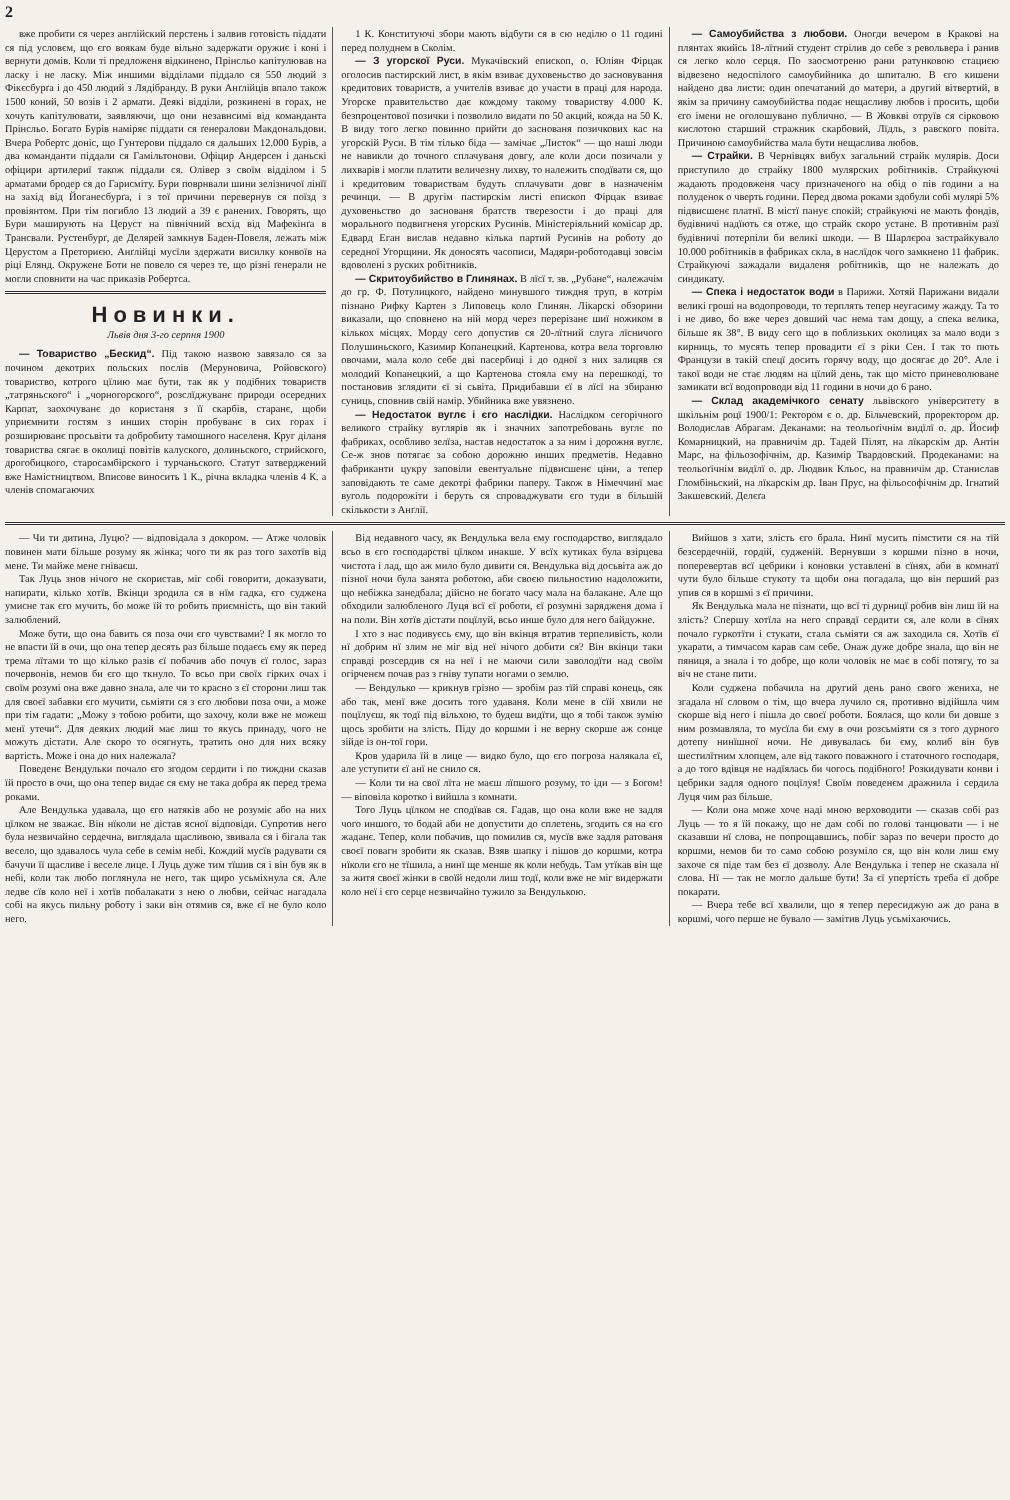2
вже пробити ся через англійский перстень і залвив готовість піддати ся під условєм, що єго воякам буде вільно задержати оружиє і коні і вернути домів. Коли ті предложеня відкинено, Прінсльо капітулював на ласку і не ласку. Між иншими відділами піддало ся 550 людий з Фікєсбурґа і до 450 людий з Лядібранду. В руки Анґлійців впало також 1500 коний, 50 возів і 2 армати. Деякі відділи, розкинені в горах, не хочуть капітулювати, заявляючи, що они незавнсимі від команданта Прінсльо. Богато Бурів наміряє піддати ся ґенералови Макдональдови. Вчера Робертс доніс, що Гунтерови піддало ся дальших 12.000 Бурів, а два команданти піддали ся Гамільтонови. Офіцир Андерсен і даньскі офіцири артилериї також піддали ся. Олівер з своїм відділом і 5 арматами бродер ся до Гарисміту. Бури поврнвали шини зелізничої лінїї на захід від Йоганесбурґа, і з тої причини перевернув ся поїзд з провіянтом. При тім погибло 13 людий а 39 є ранених. Говорять, що Бури маширують на Церуст на північний всхід від Мафекінґа в Трансвали. Рустенбурґ, де Делярей замкнув Баден-Повеля, лежать між Церустом а Преториєю. Анґлійці мусїли здержати висилку конвоїв на ріці Елянд. Окружене Боти не повело ся через те, що різні ґенерали не могли сповнити на час приказів Робертса.
Новинки.
Львів дня 3-го серпня 1900
— Товариство „Бескид“. Під такою назвою завязало ся за почином декотрих польских послів (Меруновича, Ройовского) товариство, котрого цїлию має бути, так як у подібних товариств „татряньского“ і „чорногорского“, розслїджуванє природи осередних Карпат, заохочуванє до користаня з її скарбів, старанє, щоби уприємнити гостям з инших сторін пробуванє в сих горах і розширюванє просьвіти та добробиту тамошного населеня. Круг діланя товариства сягає в околиці повітів калуского, долиньского, стрийского, дрогобицкого, старосамбірского і турчаньского. Статут затверджений вже Намістництвом. Вписове виносить 1 К., річна вкладка членів 4 К. а членів спомагаючих
1 К. Конституючі збори мають відбути ся в сю неділю о 11 годині перед полуднем в Сколім.
— З угорскої Руси. Мукачівский епископ, о. Юліян Фірцак оголосив пастирский лист, в якім взиває духовеньство до засновування кредитових товариств, а учителів взиває до участи в праці для народа. Угорске правительство дає кождому такому товариству 4.000 К. безпроцентової позички і позволило видати по 50 акций, кожда на 50 К. В виду того легко повинно прийти до заснованя позичкових кас на угорскій Руси. В тім тілько біда — замічає „Листок“ — що наші люди не навикли до точного сплачуваня довгу, але коли доси позичали у лихварів і могли платити величезну лихву, то належить сподївати ся, що і кредитовим товариствам будуть сплачувати довг в назначенім речинци. — В другім пастирскім листі епископ Фірцак взиває духовеньство до заснованя братств тверезости і до праці для морального подвигненя угорских Русинів. Міністеріяльний комісар др. Едвард Еган вислав недавно кілька партий Русинів на роботу до середної Угорщини. Як доносять часописи, Мадяри-роботодавці зовсім вдоволені з руских робітників.
— Скритоубийство в Глинянах. В лїсї т. зв. „Рубане“, належачім до гр. Ф. Потулицкого, найдено минувшого тиждня труп, в котрім пізнано Рифку Картен з Липовець коло Глинян. Лікарскі обзорини виказали, що сповнено на ній морд через перерізанє шиї ножиком в кількох місцях. Морду сего допустив ся 20-лїтний слуга лїсничого Полушиньского, Казимир Копанецкий. Картенова, котра вела торговлю овочами, мала коло себе дві пасербиці і до одної з них залицяв ся молодий Копанецкий, а що Картенова стояла єму на перешкоді, то постановив зглядити єї зі сьвіта. Придибавши єї в лїсї на збираню суниць, сповнив свій намір. Убийника вже увязнено.
— Недостаток вуглє і єго наслідки. Наслідком сегорічного великого страйку вуглярів як і значних запотребовань вуглє по фабриках, особливо зелїза, настав недостаток а за ним і дорожня вуглє. Се-ж знов потягає за собою дорожню инших предметів. Недавно фабриканти цукру заповіли евентуальне підвисшенє ціни, а тепер заповідають те саме декотрі фабрики паперу. Також в Німеччинї має вуголь подорожіти і беруть ся спроваджувати єго туди в більшій скількости з Анґлії.
— Самоубийства з любови. Оногди вечером в Кракові на плянтах якийсь 18-лїтний студент стрілив до себе з револьвера і ранив ся легко коло серця. По заосмотреню рани ратунковою стациєю відвезено недоспілого самоубийника до шпиталю. В єго кишени найдено два листи: один опечатаний до матери, а другий вітвертий, в якім за причину самоубийства подає нещасливу любов і просить, щоби єго імени не оголошувано публично. — В Жовкві отруїв ся сірковою кислотою старший стражник скарбовий, Лїдль, з равского повіта. Причиною самоубийства мала бути нещаслива любов.
— Страйки. В Чернівцях вибух загальний страйк мулярів. Доси приступило до страйку 1800 мулярских робітників. Страйкуючі жадають продовженя часу призначеного на обід о пів години а на полуденок о чверть години. Перед двома роками здобули собі мулярі 5% підвисшенє платнї. В містї панує спокій; страйкуючі не мають фондів, будівничі надїють ся отже, що страйк скоро устане. В противнім разї будівничі потерпіли би великі шкоди. — В Шарлєроа застрайкувало 10.000 робітників в фабриках скла, в наслїдок чого замкнено 11 фабрик. Страйкуючі зажадали видаленя робітників, що не належать до синдикату.
— Спека і недостаток води в Парижи. Хотяй Парижани видали великі гроші на водопроводи, то терплять тепер неугасиму жажду. Та то і не диво, бо вже через довший час нема там дощу, а спека велика, більше як 38°. В виду сего що в поблизьких околицях за мало води з кирниць, то мусять тепер провадити єї з ріки Сен. І так то пють Французи в такій спецї досить горячу воду, що досягає до 20°. Але і такої води не стає людям на цїлий день, так що місто приневолюване замикати всї водопроводи від 11 години в ночи до 6 рано.
— Склад академічкого сенату львівского університету в шкільнім роцї 1900/1: Ректором є о. др. Більчевский, проректором др. Володислав Абрагам. Деканами: на теольоґічнім видїлї о. др. Йосиф Комарницкий, на правничім др. Тадей Пілят, на лїкарскім др. Антін Марс, на фільозофічнім, др. Казимір Твардовский. Продеканами: на теольоґічнім видїлї о. др. Людвик Кльос, на правничім др. Станислав Гломбіньский, на лїкарскім др. Іван Прус, на фільософічнім др. Ігнатий Закшевский. Делєґа
— Чи ти дитина, Луцю? — відповідала з докором. — Атже чоловік повинен мати більше розуму як жінка; чого ти як раз того захотїв від мене. Ти майже мене гніваєш.
Так Луць знов нічого не скористав, міг собі говорити, доказувати, напирати, кілько хотїв. Вкінци зродила ся в нїм гадка, єго суджена умисне так єго мучить, бо може їй то робить приємність, що він такий залюблений.
Може бути, що она бавить ся поза очи єго чувствами? І як могло то не впасти їй в очи, що она тепер десять раз більше подаєсь єму як перед трема лїтами то що кілько разів єї побачив або почув єї голос, зараз почервонів, немов би єго що ткнуло. То всьо при своїх гірких очах і своїм розумі она вже давно знала, але чи то красно з єї сторони лиш так для своєї забавки єго мучити, сьміяти ся з єго любови поза очи, а може при тім гадати: „Можу з тобою робити, що захочу, коли вже не можеш менї утечи“. Для деяких людий має лиш то якусь принаду, чого не можуть дістати. Але скоро то осягнуть, тратить оно для них всяку вартість. Може і она до них належала?
Поведенє Вендульки почало єго згодом сердити і по тиждни сказав їй просто в очи, що она тепер видає ся єму не така добра як перед трема роками.
Але Вендулька удавала, що єго натяків або не розуміє або на них цїлком не зважає. Він нїколи не дістав ясної відповіди. Супротив него була незвичайно сердечна, виглядала щасливою, звивала ся і бігала так весело, що здавалось чула себе в семім небі. Кождий мусїв радувати ся бачучи її щасливе і веселе лице. І Луць дуже тим тїшив ся і він був як в небі, коли так любо поглянула не него, так щиро усьміхнула ся. Але ледве сїв коло неї і хотїв побалакати з нею о любви, сейчас нагадала собі на якусь пильну роботу і заки він отямив ся, вже єї не було коло него.
Від недавного часу, як Вендулька вела єму господарство, виглядало всьо в єго господарстві цїлком инакше. У всїх кутиках була взірцева чистота і лад, що аж мило було дивити ся. Вендулька від досьвіта аж до пізної ночи була занята роботою, аби своєю пильностию надоложити, що небіжка занедбала; дійсно не богато часу мала на балакане. Але що обходили залюбленого Луця всї єї роботи, єї розумні зарядженя дома і на поли. Він хотїв дістати поцїлуй, всьо инше було для него байдужне.
І хто з нас подивуєсь єму, що він вкінця втратив терпеливість, коли нї добрим нї злим не міг від неї нічого добити ся? Він вкінци таки справді розсердив ся на неї і не маючи сили заволодїти над своїм огірченєм почав раз з гніву тупати ногами о землю.
— Вендулько — крикнув грізно — зробім раз тїй справі конець, сяк або так, менї вже досить того удаваня. Коли мене в сїй хвили не поцїлуєш, як тодї під вільхою, то будеш видїти, що я тобі також зумію щось зробити на злість. Піду до коршми і не верну скорше аж сонце зійде із он-тої гори.
Кров ударила їй в лице — видко було, що єго погроза налякала єї, але уступити єї анї не снило ся.
— Коли ти на свої лїта не маєш лїпшого розуму, то іди — з Богом! — віповіла коротко і вийшла з комнати.
Того Луць цїлком не сподївав ся. Гадав, що она коли вже не задля чого иншого, то бодай аби не допустити до сплетень, згодить ся на єго жаданє. Тепер, коли побачив, що помилив ся, мусїв вже задля ратованя своєї повагн зробити як сказав. Взяв шапку і пішов до коршми, котра нїколи єго не тїшила, а нинї ще менше як коли небудь. Там утїкав він ще за житя своєї жінки в своїй недоли лиш тодї, коли вже не міг видержати коло неї і єго серце незвичайно тужило за Вендулькою.
Вийшов з хати, злість єго брала. Нинї мусить пімстити ся на тїй безсердечній, гордій, судженій. Вернувши з коршми пізно в ночи, поперевертав всї цебрики і коновки уставлені в сїнях, аби в комнатї чути було більше стукоту та щоби она погадала, що він перший раз упив ся в коршмі з єї причини.
Як Вендулька мала не пізнати, що всї ті дурницї робив він лиш їй на злість? Спершу хотїла на него справдї сердити ся, але коли в сїнях почало гуркотїти і стукати, стала сьміяти ся аж заходила ся. Хотїв єї укарати, а тимчасом карав сам себе. Онаж дуже добре знала, що він не пяниця, а знала і то добре, що коли чоловік не має в собі потягу, то за віч не стане пити.
Коли суджена побачила на другий день рано свого жениха, не згадала нї словом о тім, що вчера лучило ся, противно відійшла чим скорше від него і пішла до своєї роботи. Боялася, що коли би довше з ним розмавляла, то мусїла би єму в очи розсьміяти ся з того дурного дотепу нинїшної ночи. Не дивувалась би єму, колиб він був шестилїтним хлопцем, але від такого поважного і статочного господаря, а до того вдівця не надїялась би чогось подібного! Розкидувати конви і цебрики задля одного поцїлуя! Своїм поведенєм дражнила і сердила Луця чим раз більше.
— Коли она може хоче наді мною верховодити — сказав собі раз Луць — то я їй покажу, що не дам собі по голові танцювати — і не сказавши нї слова, не попрощавшись, побіг зараз по вечери просто до коршми, немов би то само собою розуміло ся, що він коли лиш єму захоче ся піде там без єї дозволу. Але Вендулька і тепер не сказала нї слова. Нї — так не могло дальше бути! За єї упертість треба єї добре покарати.
— Вчера тебе всї хвалили, що я тепер пересиджую аж до рана в коршмі, чого перше не бувало — замітив Луць усьміхаючись.